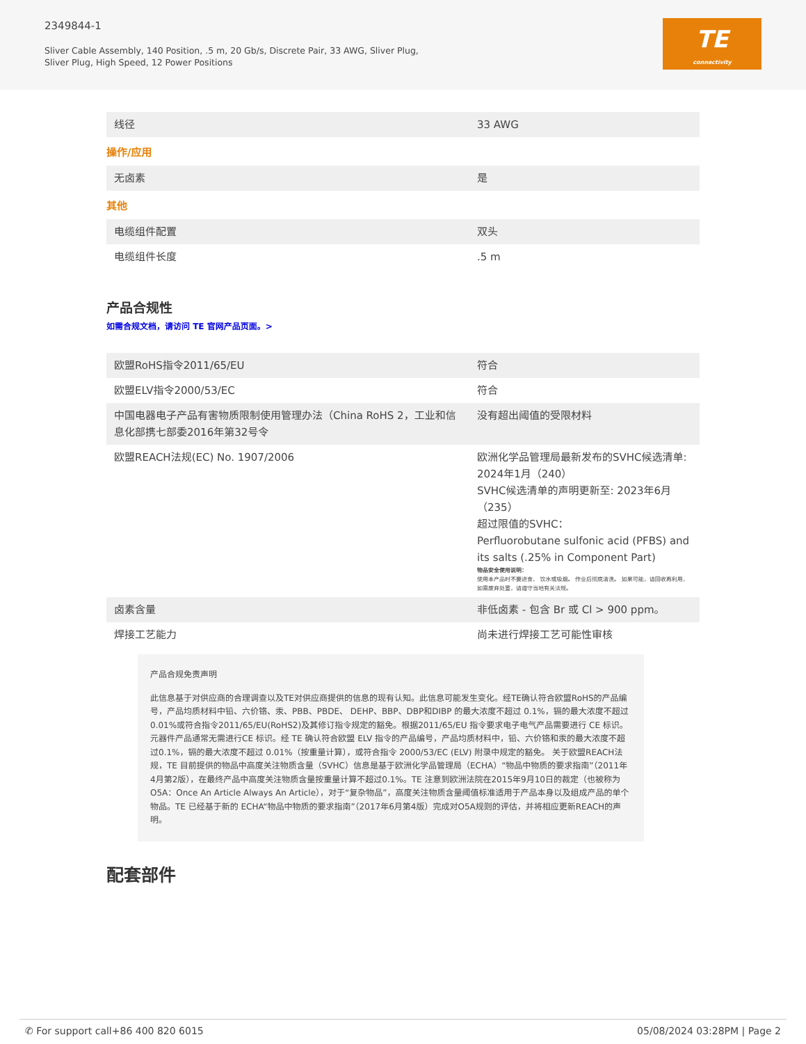2349844-1
Sliver Cable Assembly, 140 Position, .5 m, 20 Gb/s, Discrete Pair, 33 AWG, Sliver Plug,
Sliver Plug, High Speed, 12 Power Positions
TE
connectivity
| 线径 | 33 AWG |
操作/应用
| 无卤素 | 是 |
其他
| 电缆组件配置 | 双头 |
| 电缆组件长度 | .5 m |
产品合规性
如需合规文档，请访问 TE 官网产品页面。>
| 欧盟RoHS指令2011/65/EU | 符合 |
| 欧盟ELV指令2000/53/EC | 符合 |
| 中国电器电子产品有害物质限制使用管理办法（China RoHS 2，工业和信息化部携七部委2016年第32号令 | 没有超出阈值的受限材料 |
| 欧盟REACH法规(EC) No. 1907/2006 | 欧洲化学品管理局最新发布的SVHC候选清单: 2024年1月（240） SVHC候选清单的声明更新至: 2023年6月（235） 超过限值的SVHC： Perfluorobutane sulfonic acid (PFBS) and its salts (.25% in Component Part) 物品安全使用说明： 使用本产品时不要进食、 饮水或吸烟。 作业后彻底清洗。 如果可能，请回收再利用，如需废弃处置，请遵守当地有关法规。 |
| 卤素含量 | 非低卤素 - 包含 Br 或 Cl > 900 ppm。 |
| 焊接工艺能力 | 尚未进行焊接工艺可能性审核 |
产品合规免责声明
此信息基于对供应商的合理调查以及TE对供应商提供的信息的现有认知。此信息可能发生变化。经TE确认符合欧盟RoHS的产品编号，产品均质材料中铅、六价铬、汞、PBB、PBDE、 DEHP、BBP、DBP和DIBP 的最大浓度不超过 0.1%，镉的最大浓度不超过 0.01%或符合指令2011/65/EU(RoHS2)及其修订指令规定的豁免。根据2011/65/EU 指令要求电子电气产品需要进行 CE 标识。元器件产品通常无需进行CE 标识。经 TE 确认符合欧盟 ELV 指令的产品编号，产品均质材料中，铅、六价铬和汞的最大浓度不超过0.1%，镉的最大浓度不超过 0.01%（按重量计算），或符合指令 2000/53/EC (ELV) 附录中规定的豁免。 关于欧盟REACH法规，TE 目前提供的物品中高度关注物质含量（SVHC）信息是基于欧洲化学品管理局（ECHA）“物品中物质的要求指南”（2011年4月第2版），在最终产品中高度关注物质含量按重量计算不超过0.1%。TE 注意到欧洲法院在2015年9月10日的裁定（也被称为O5A：Once An Article Always An Article），对于“复杂物品”，高度关注物质含量阈值标准适用于产品本身以及组成产品的单个物品。TE 已经基于新的 ECHA“物品中物质的要求指南”（2017年6月第4版）完成对O5A规则的评估，并将相应更新REACH的声明。
配套部件
✆ For support call+86 400 820 6015 05/08/2024 03:28PM | Page 2